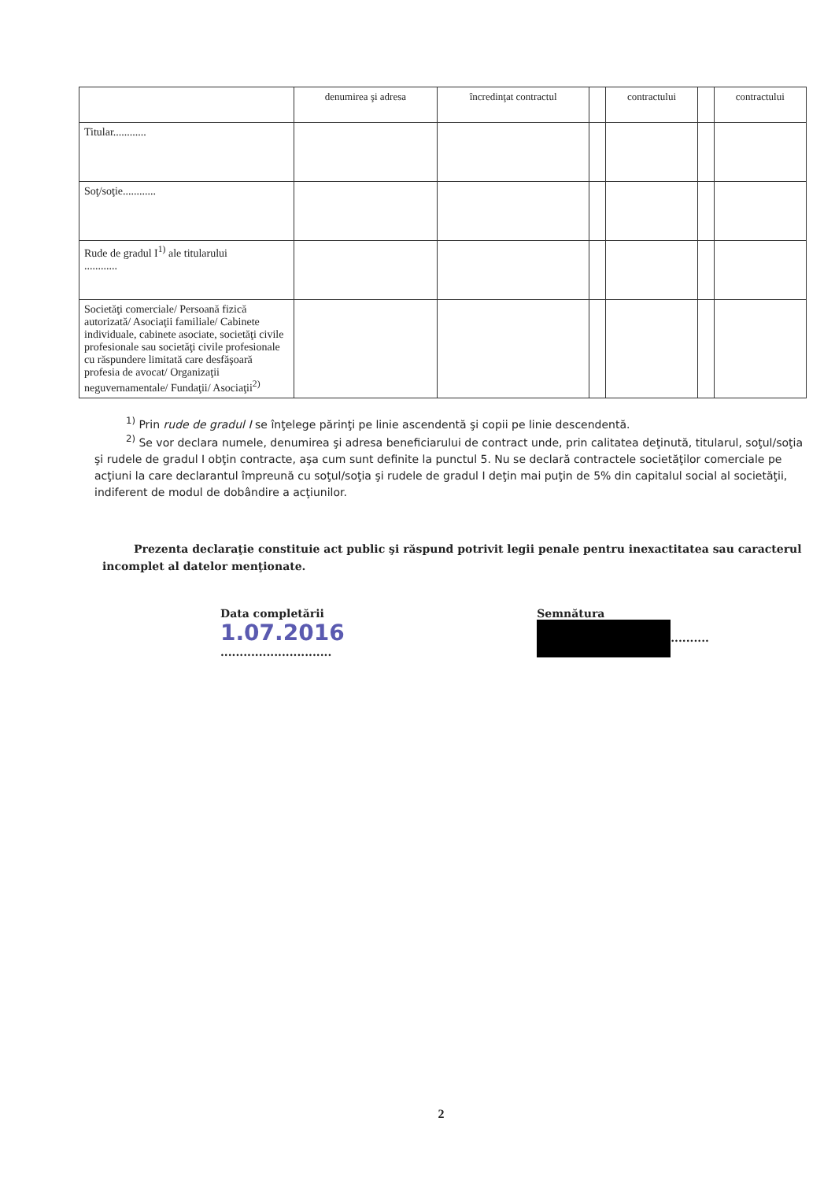| | denumirea şi adresa | încredinţat contractul | | contractului | | contractului |
| --- | --- | --- | --- | --- | --- | --- |
| Titular............ | | | | | | |
| Soţ/soţie............ | | | | | | |
| Rude de gradul I<sup>1)</sup> ale titularului ............ | | | | | | |
| Societăţi comerciale/ Persoană fizică autorizată/ Asociaţii familiale/ Cabinete individuale, cabinete asociate, societăţi civile profesionale sau societăţi civile profesionale cu răspundere limitată care desfăşoară profesia de avocat/ Organizaţii neguvernamentale/ Fundaţii/ Asociaţii<sup>2)</sup> | | | | | | |
<sup>1)</sup> Prin rude de gradul I se înţelege părinţi pe linie ascendentă şi copii pe linie descendentă.
<sup>2)</sup> Se vor declara numele, denumirea şi adresa beneficiarului de contract unde, prin calitatea deţinută, titularul, soţul/soţia şi rudele de gradul I obţin contracte, aşa cum sunt definite la punctul 5. Nu se declară contractele societăţilor comerciale pe acţiuni la care declarantul împreună cu soţul/soţia şi rudele de gradul I deţin mai puţin de 5% din capitalul social al societăţii, indiferent de modul de dobândire a acţiunilor.
Prezenta declaraţie constituie act public şi răspund potrivit legii penale pentru inexactitatea sau caracterul incomplet al datelor menţionate.
Data completării
1.07.2016
.............................
Semnătura
..........
2